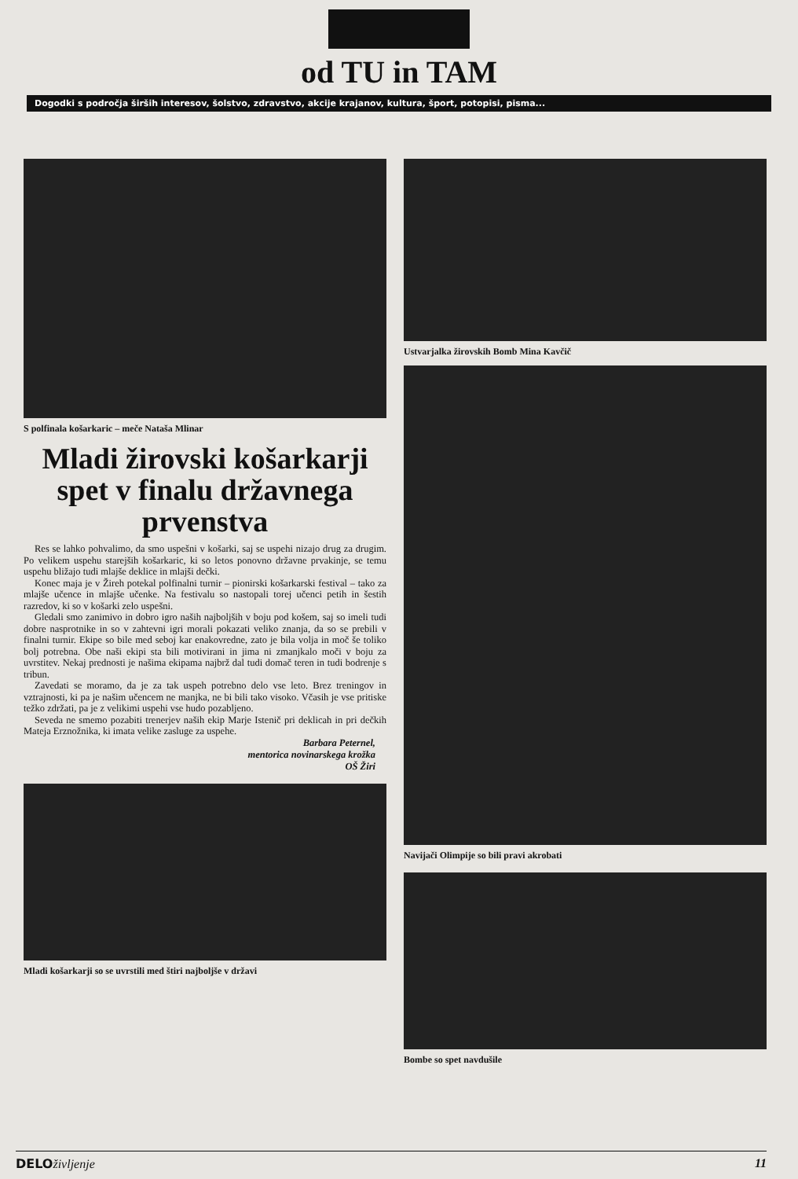od TU in TAM
Dogodki s področja širših interesov, šolstvo, zdravstvo, akcije krajanov, kultura, šport, potopisi, pisma...
S polfinala košarkaric – meče Nataša Mlinar
Mladi žirovski košarkarji spet v finalu državnega prvenstva
Res se lahko pohvalimo, da smo uspešni v košarki, saj se uspehi nizajo drug za drugim. Po velikem uspehu starejših košarkaric, ki so letos ponovno državne prvakinje, se temu uspehu bližajo tudi mlajše deklice in mlajši dečki.
Konec maja je v Žireh potekal polfinalni turnir – pionirski košarkarski festival – tako za mlajše učence in mlajše učenke. Na festivalu so nastopali torej učenci petih in šestih razredov, ki so v košarki zelo uspešni.
Gledali smo zanimivo in dobro igro naših najboljših v boju pod košem, saj so imeli tudi dobre nasprotnike in so v zahtevni igri morali pokazati veliko znanja, da so se prebili v finalni turnir. Ekipe so bile med seboj kar enakovredne, zato je bila volja in moč še toliko bolj potrebna. Obe naši ekipi sta bili motivirani in jima ni zmanjkalo moči v boju za uvrstitev. Nekaj prednosti je našima ekipama najbrž dal tudi domač teren in tudi bodrenje s tribun.
Zavedati se moramo, da je za tak uspeh potrebno delo vse leto. Brez treningov in vztrajnosti, ki pa je našim učencem ne manjka, ne bi bili tako visoko. Včasih je vse pritiske težko zdržati, pa je z velikimi uspehi vse hudo pozabljeno.
Seveda ne smemo pozabiti trenerjev naših ekip Marje Istenič pri deklicah in pri dečkih Mateja Erznožnika, ki imata velike zasluge za uspehe.
Barbara Peternel,
mentorica novinarskega krožka
OŠ Žiri
Mladi košarkarji so se uvrstili med štiri najboljše v državi
Ustvarjalka žirovskih Bomb Mina Kavčič
Navijači Olimpije so bili pravi akrobati
Bombe so spet navdušile
DELOživljenje 11